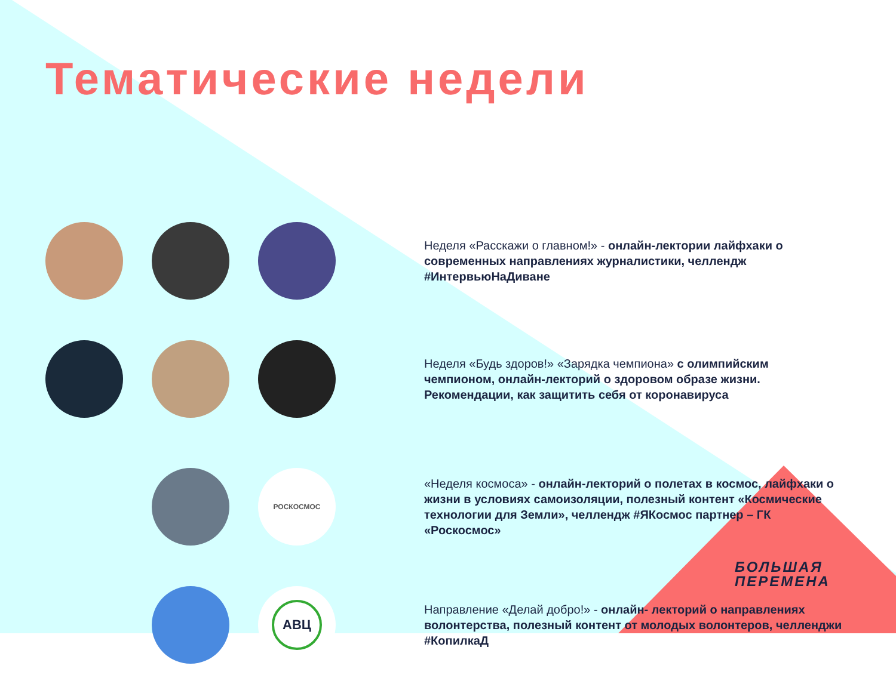Тематические недели
Неделя «Расскажи о главном!» - онлайн-лектории лайфхаки о современных направлениях журналистики, челлендж #ИнтервьюНаДиване
Неделя «Будь здоров!» «Зарядка чемпиона» с олимпийским чемпионом, онлайн-лекторий о здоровом образе жизни. Рекомендации, как защитить себя от коронавируса
РОСКОСМОС
«Неделя космоса» - онлайн-лекторий о полетах в космос, лайфхаки о жизни в условиях самоизоляции, полезный контент «Космические технологии для Земли», челлендж #ЯКосмос партнер – ГК «Роскосмос»
АВЦ
Направление «Делай добро!» - онлайн- лекторий о направлениях волонтерства, полезный контент от молодых волонтеров, челленджи #КопилкаД
БОЛЬШАЯ
ПЕРЕМЕНА